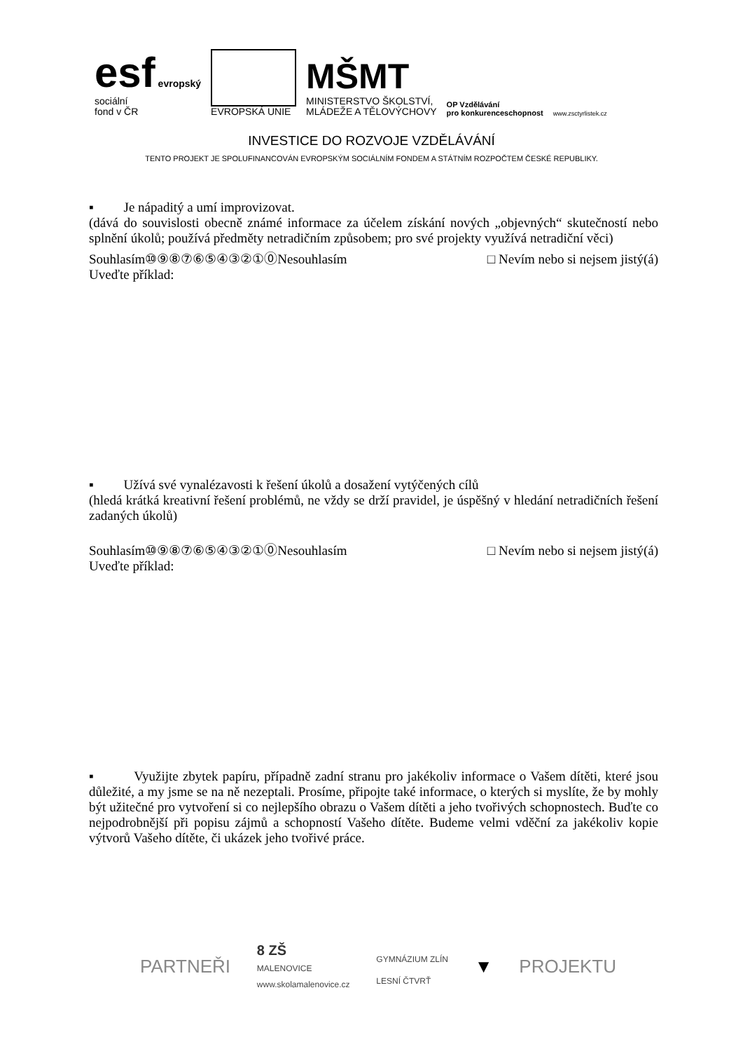esf evropský
sociální
fond v ČR
EVROPSKÁ UNIE
MŠMT
MINISTERSTVO ŠKOLSTVÍ,
MLÁDEŽE A TĚLOVÝCHOVY
OP Vzdělávání
pro konkurenceschopnost
www.zsctyrlistek.cz
INVESTICE DO ROZVOJE VZDĚLÁVÁNÍ
TENTO PROJEKT JE SPOLUFINANCOVÁN EVROPSKÝM SOCIÁLNÍM FONDEM A STÁTNÍM ROZPOČTEM ČESKÉ REPUBLIKY.
▪ Je nápaditý a umí improvizovat.
(dává do souvislosti obecně známé informace za účelem získání nových „objevných“ skutečností nebo splnění úkolů; používá předměty netradičním způsobem; pro své projekty využívá netradiční věci)
Souhlasím⑩⑨⑧⑦⑥⑤④③②①⓪Nesouhlasím □ Nevím nebo si nejsem jistý(á)
Uveďte příklad:
▪ Užívá své vynalézavosti k řešení úkolů a dosažení vytýčených cílů
(hledá krátká kreativní řešení problémů, ne vždy se drží pravidel, je úspěšný v hledání netradičních řešení zadaných úkolů)
Souhlasím⑩⑨⑧⑦⑥⑤④③②①⓪Nesouhlasím □ Nevím nebo si nejsem jistý(á)
Uveďte příklad:
▪ Využijte zbytek papíru, případně zadní stranu pro jakékoliv informace o Vašem dítěti, které jsou důležité, a my jsme se na ně nezeptali. Prosíme, připojte také informace, o kterých si myslíte, že by mohly být užitečné pro vytvoření si co nejlepšího obrazu o Vašem dítěti a jeho tvořivých schopnostech. Buďte co nejpodrobnější při popisu zájmů a schopností Vašeho dítěte. Budeme velmi vděční za jakékoliv kopie výtvorů Vašeho dítěte, či ukázek jeho tvořivé práce.
PARTNEŘI 8 ZŠ
MALENOVICE
www.skolamalenovice.cz GYMNÁZIUM ZLÍN
LESNÍ ČTVRŤ ▼ PROJEKTU